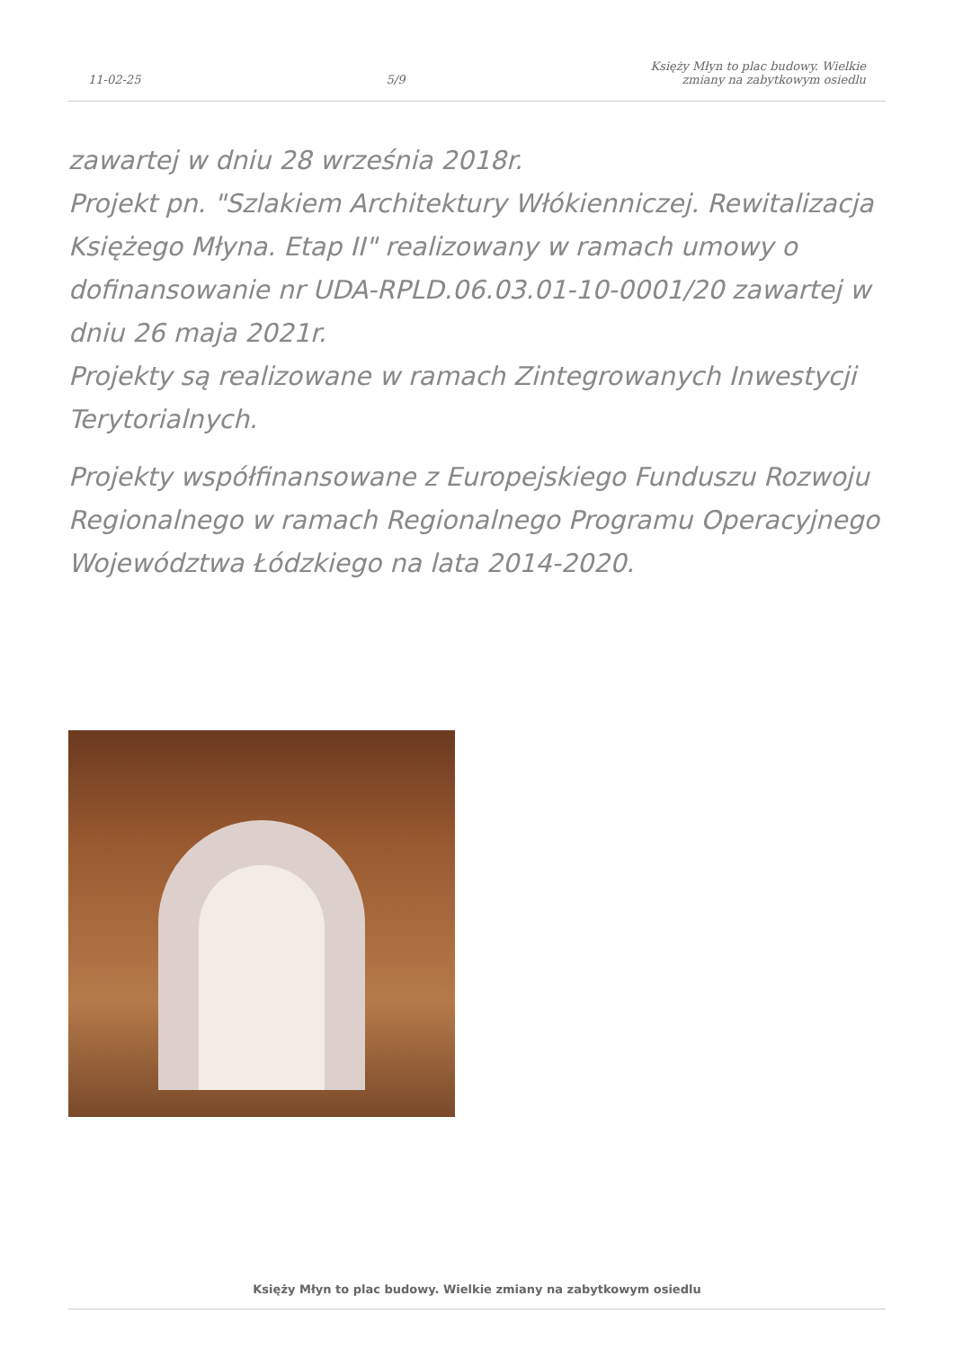11-02-25 5/9 Księży Młyn to plac budowy. Wielkie
zmiany na zabytkowym osiedlu
zawartej w dniu 28 września 2018r.
Projekt pn. "Szlakiem Architektury Włókienniczej. Rewitalizacja Księżego Młyna. Etap II" realizowany w ramach umowy o dofinansowanie nr UDA-RPLD.06.03.01-10-0001/20 zawartej w dniu 26 maja 2021r.
Projekty są realizowane w ramach Zintegrowanych Inwestycji Terytorialnych.
Projekty współfinansowane z Europejskiego Funduszu Rozwoju Regionalnego w ramach Regionalnego Programu Operacyjnego Województwa Łódzkiego na lata 2014-2020.
Księży Młyn to plac budowy. Wielkie zmiany na zabytkowym osiedlu